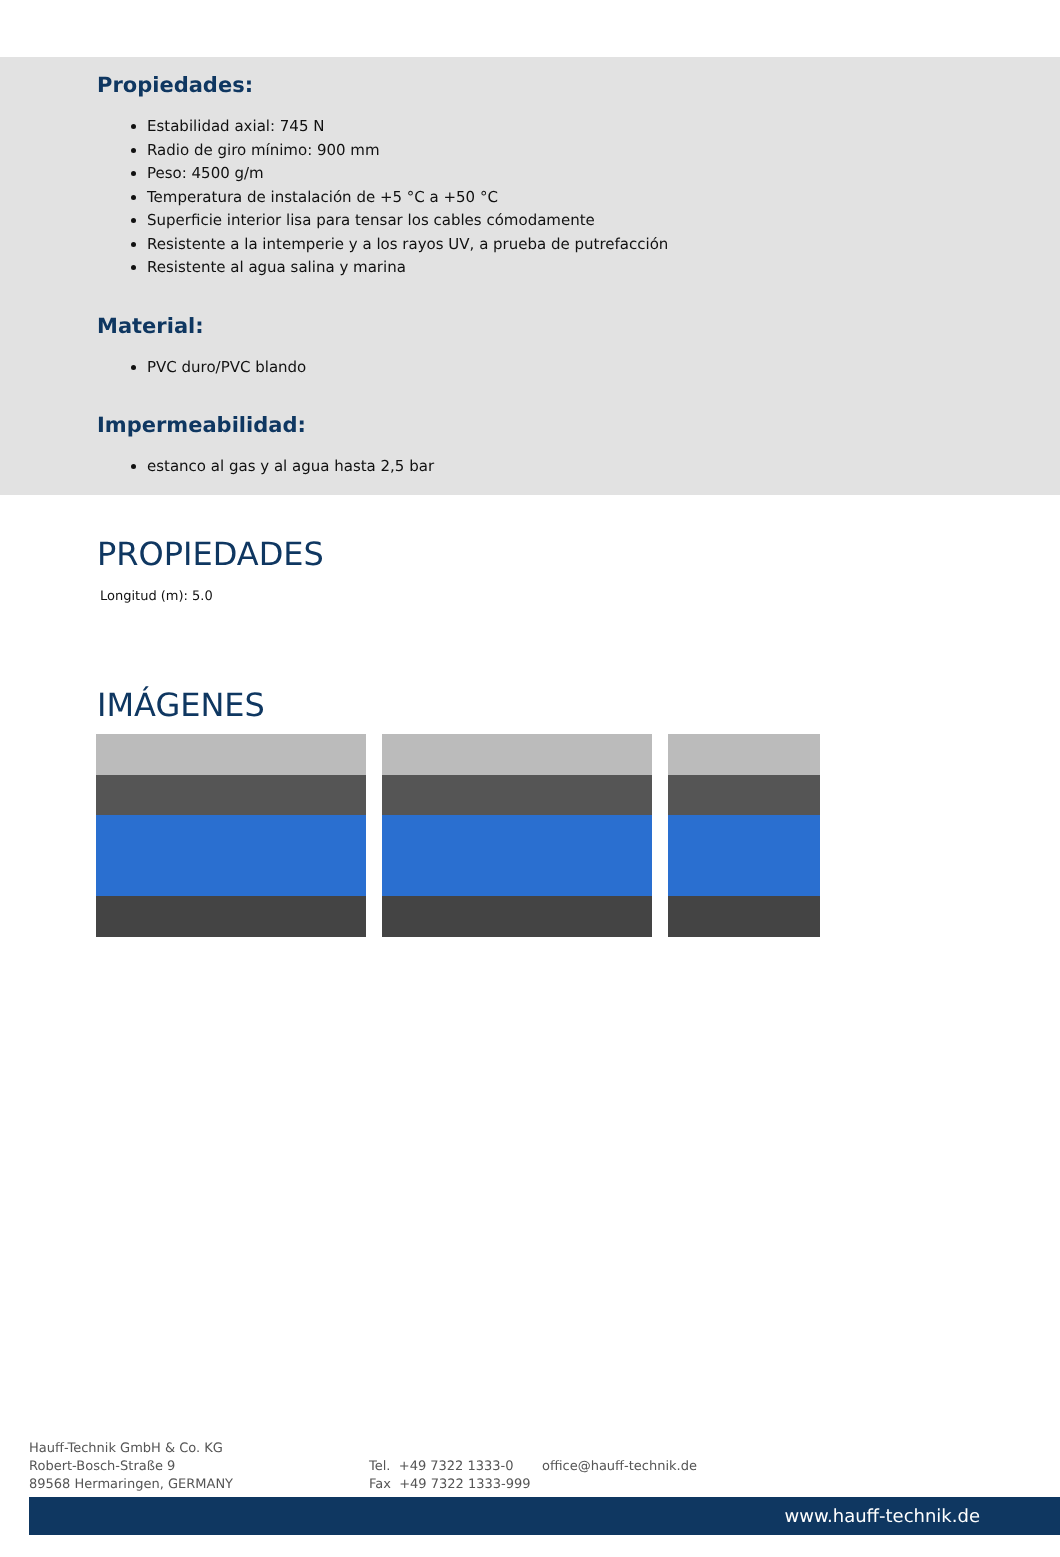Propiedades:
Estabilidad axial: 745 N
Radio de giro mínimo: 900 mm
Peso: 4500 g/m
Temperatura de instalación de +5 °C a +50 °C
Superficie interior lisa para tensar los cables cómodamente
Resistente a la intemperie y a los rayos UV, a prueba de putrefacción
Resistente al agua salina y marina
Material:
PVC duro/PVC blando
Impermeabilidad:
estanco al gas y al agua hasta 2,5 bar
PROPIEDADES
| Longitud (m): | 5.0 |
IMÁGENES
Hauff-Technik GmbH & Co. KG
Robert-Bosch-Straße 9
89568 Hermaringen, GERMANY
Tel. +49 7322 1333-0
Fax +49 7322 1333-999
office@hauff-technik.de
www.hauff-technik.de